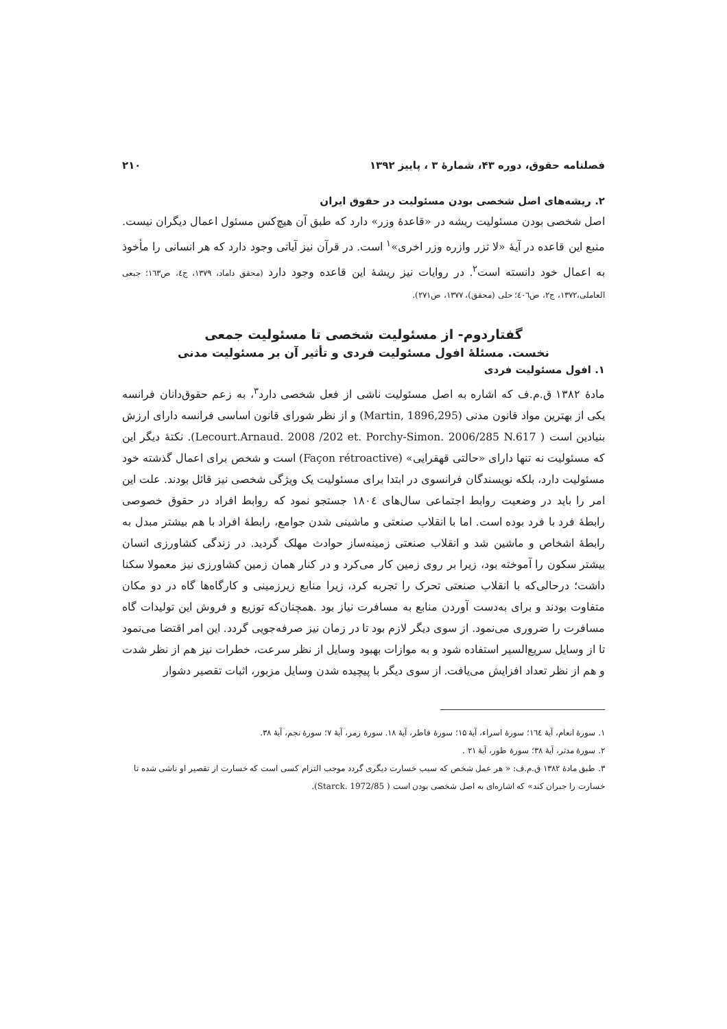فصلنامه حقوق، دوره ۴۳، شمارهٔ ۳ ، پاییز ۱۳۹۲ ۲۱۰
۲. ریشه‌های اصل شخصی بودن مسئولیت در حقوق ایران
اصل شخصی بودن مسئولیت ریشه در «قاعدهٔ وزر» دارد که طبق آن هیچ‌کس مسئول اعمال دیگران نیست. منبع این قاعده در آیهٔ «لا تزر وازره وزر اخری»<sup>۱</sup> است. در قرآن نیز آیاتی وجود دارد که هر انسانی را مأخوذ به اعمال خود دانسته است<sup>۲</sup>. در روایات نیز ریشهٔ این قاعده وجود دارد (محقق داماد، ۱۳۷۹، ج٤، ص۱٦۳؛ جبعی العاملی،۱۳۷۲، ج۲، ص٤۰٦؛ حلی (محقق)، ۱۳۷۷، ص۲۷۱).
گفتاردوم- از مسئولیت شخصی تا مسئولیت جمعی
نخست. مسئلهٔ افول مسئولیت فردی و تأثیر آن بر مسئولیت مدنی
۱. افول مسئولیت فردی
مادهٔ ۱۳۸۲ ق.م.ف که اشاره به اصل مسئولیت ناشی از فعل شخصی دارد<sup>۳</sup>، به زعم حقوق‌دانان فرانسه یکی از بهترین مواد قانون مدنی (Martin, 1896,295) و از نظر شورای قانون اساسی فرانسه دارای ارزش بنیادین است ( Lecourt.Arnaud. 2008 /202 et. Porchy-Simon. 2006/285 N.617). نکتهٔ دیگر این که مسئولیت نه تنها دارای «حالتی قهقرایی» (Façon rétroactive) است و شخص برای اعمال گذشته خود مسئولیت دارد، بلکه نویسندگان فرانسوی در ابتدا برای مسئولیت یک ویژگی شخصی نیز قائل بودند. علت این امر را باید در وضعیت روابط اجتماعی سال‌های ۱۸۰٤ جستجو نمود که روابط افراد در حقوق خصوصی رابطهٔ فرد با فرد بوده است. اما با انقلاب صنعتی و ماشینی شدن جوامع، رابطهٔ افراد با هم بیشتر مبدل به رابطهٔ اشخاص و ماشین شد و انقلاب صنعتی زمینه‌ساز حوادث مهلک گردید. در زندگی کشاورزی انسان بیشتر سکون را آموخته بود، زیرا بر روی زمین کار می‌کرد و در کنار همان زمین کشاورزی نیز معمولا سکنا داشت؛ درحالی‌که با انقلاب صنعتی تحرک را تجربه کرد، زیرا منابع زیرزمینی و کارگاه‌ها گاه در دو مکان متفاوت بودند و برای به‌دست آوردن منابع به مسافرت نیاز بود .همچنان‌که توزیع و فروش این تولیدات گاه مسافرت را ضروری می‌نمود. از سوی دیگر لازم بود تا در زمان نیز صرفه‌جویی گردد. این امر اقتضا می‌نمود تا از وسایل سریع‌السیر استفاده شود و به موازات بهبود وسایل از نظر سرعت، خطرات نیز هم از نظر شدت و هم از نظر تعداد افزایش می‌یافت. از سوی دیگر با پیچیده شدن وسایل مزبور، اثبات تقصیر دشوار
۱. سورهٔ انعام، آیهٔ ۱٦٤؛ سورهٔ اسراء، آیهٔ ۱۵؛ سورهٔ فاطر، آیهٔ ۱۸. سورهٔ زمر، آیهٔ ۷؛ سورهٔ نجم، آیهٔ ۳۸.
۲. سورهٔ مدثر، آیهٔ ۳۸؛ سورهٔ طور، آیهٔ ۲۱ .
۳. طبق مادهٔ ۱۳۸۲ ق.م.ف: « هر عمل شخص که سبب خسارت دیگری گردد موجب التزام کسی است که خسارت از تقصیر او ناشی شده تا خسارت را جبران کند» که اشاره‌ای به اصل شخصی بودن است ( Starck. 1972/85).